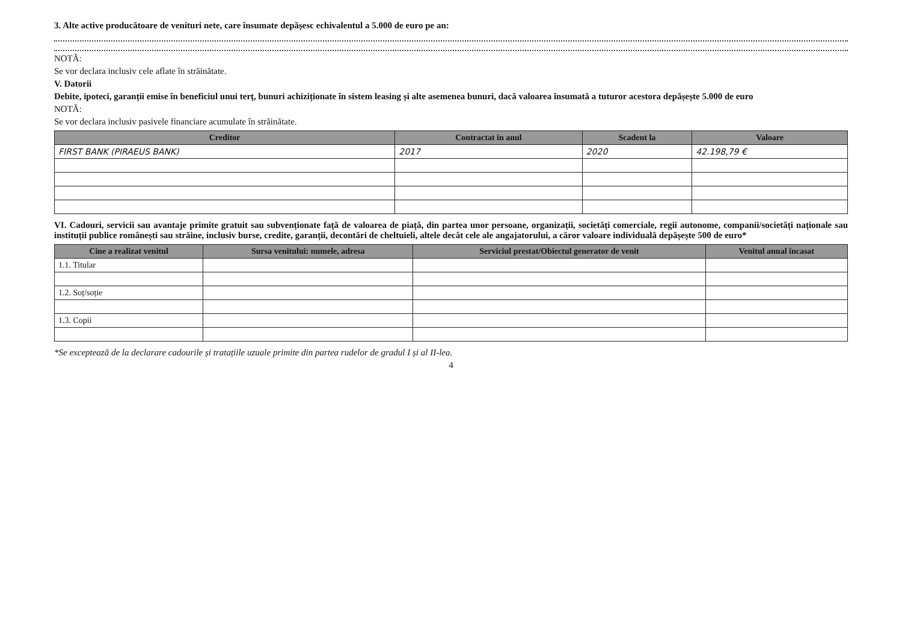3. Alte active producătoare de venituri nete, care însumate depășesc echivalentul a 5.000 de euro pe an:
NOTĂ:
Se vor declara inclusiv cele aflate în străinătate.
V. Datorii
Debite, ipoteci, garanții emise în beneficiul unui terț, bunuri achiziționate în sistem leasing și alte asemenea bunuri, dacă valoarea însumată a tuturor acestora depășește 5.000 de euro
NOTĂ:
Se vor declara inclusiv pasivele financiare acumulate în străinătate.
| Creditor | Contractat în anul | Scadent la | Valoare |
| --- | --- | --- | --- |
| FIRST BANK (PIRAEUS BANK) | 2017 | 2020 | 42.198,79 € |
VI. Cadouri, servicii sau avantaje primite gratuit sau subvenționate față de valoarea de piață, din partea unor persoane, organizații, societăți comerciale, regii autonome, companii/societăți naționale sau instituții publice românești sau străine, inclusiv burse, credite, garanții, decontări de cheltuieli, altele decât cele ale angajatorului, a căror valoare individuală depășește 500 de euro*
| Cine a realizat venitul | Sursa venitului: numele, adresa | Serviciul prestat/Obiectul generator de venit | Venitul anual încasat |
| --- | --- | --- | --- |
| 1.1. Titular | | | |
| 1.2. Soț/soție | | | |
| 1.3. Copii | | | |
*Se exceptează de la declarare cadourile și tratațiile uzuale primite din partea rudelor de gradul I și al II-lea.
4